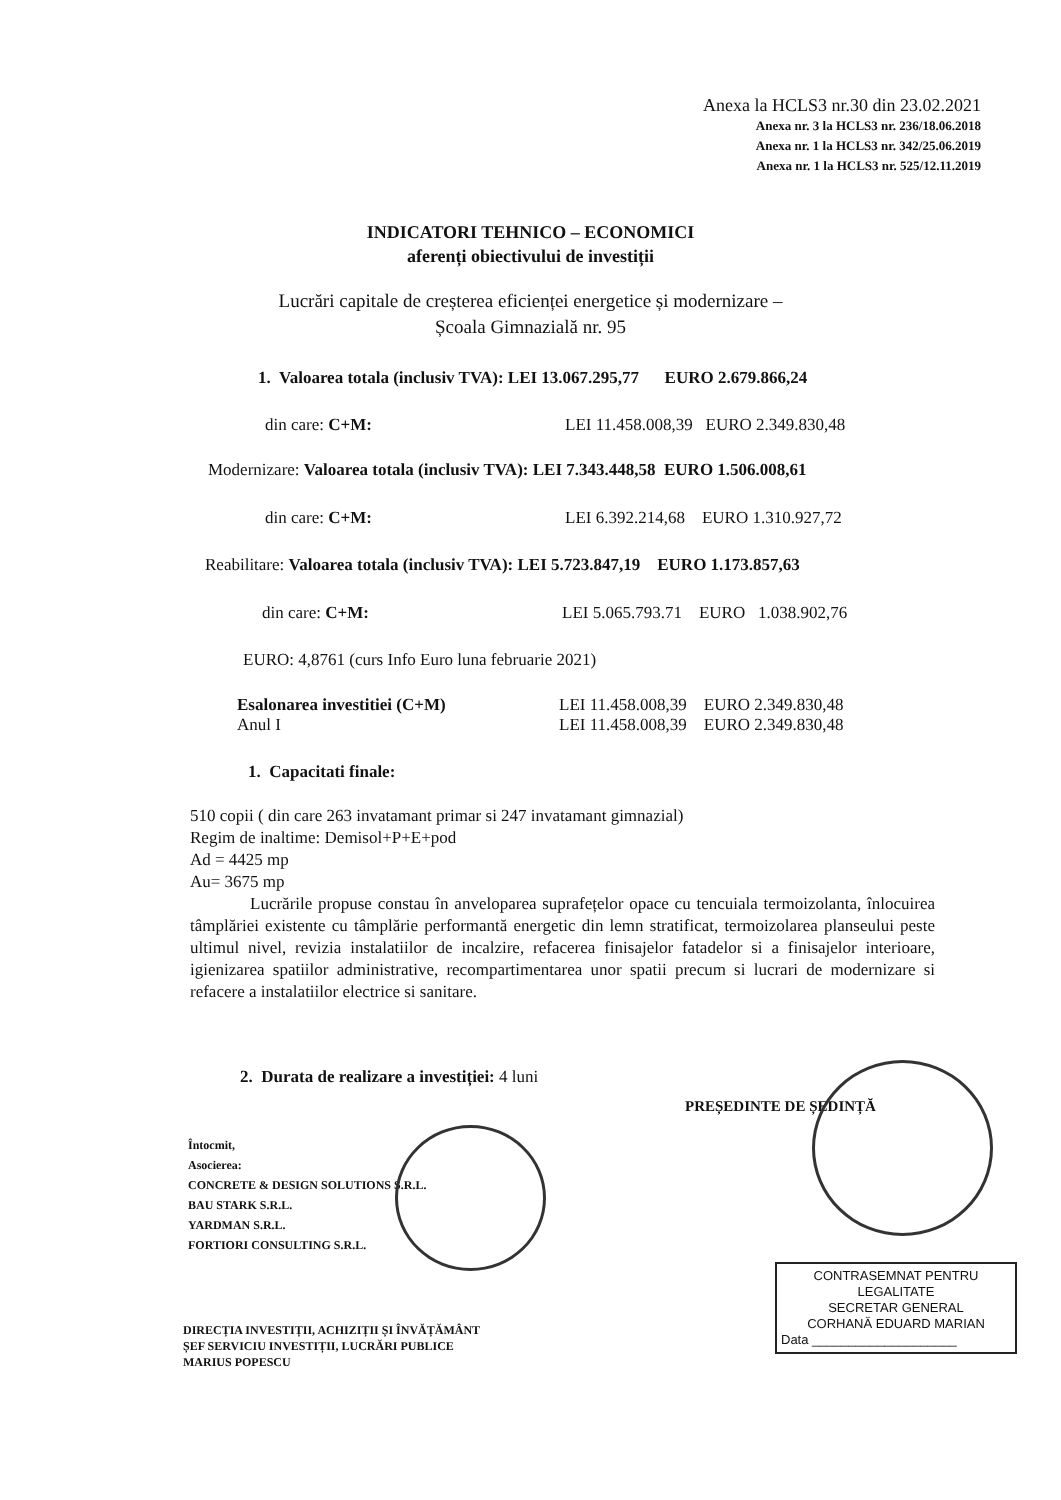Anexa la HCLS3 nr.30 din 23.02.2021
Anexa nr. 3 la HCLS3 nr. 236/18.06.2018
Anexa nr. 1 la HCLS3 nr. 342/25.06.2019
Anexa nr. 1 la HCLS3 nr. 525/12.11.2019
INDICATORI TEHNICO – ECONOMICI
aferenți obiectivului de investiții
Lucrări capitale de creșterea eficienței energetice și modernizare –
Școala Gimnazială nr. 95
1. Valoarea totala (inclusiv TVA): LEI 13.067.295,77 EURO 2.679.866,24
din care: C+M: LEI 11.458.008,39 EURO 2.349.830,48
Modernizare: Valoarea totala (inclusiv TVA): LEI 7.343.448,58 EURO 1.506.008,61
din care: C+M: LEI 6.392.214,68 EURO 1.310.927,72
Reabilitare: Valoarea totala (inclusiv TVA): LEI 5.723.847,19 EURO 1.173.857,63
din care: C+M: LEI 5.065.793.71 EURO 1.038.902,76
EURO: 4,8761 (curs Info Euro luna februarie 2021)
Esalonarea investitiei (C+M)
Anul I LEI 11.458.008,39 EURO 2.349.830,48
LEI 11.458.008,39 EURO 2.349.830,48
1. Capacitati finale:
510 copii ( din care 263 invatamant primar si 247 invatamant gimnazial)
Regim de inaltime: Demisol+P+E+pod
Ad = 4425 mp
Au= 3675 mp
Lucrările propuse constau în anveloparea suprafețelor opace cu tencuiala termoizolanta, înlocuirea tâmplăriei existente cu tâmplărie performantă energetic din lemn stratificat, termoizolarea planseului peste ultimul nivel, revizia instalatiilor de incalzire, refacerea finisajelor fatadelor si a finisajelor interioare, igienizarea spatiilor administrative, recompartimentarea unor spatii precum si lucrari de modernizare si refacere a instalatiilor electrice si sanitare.
2. Durata de realizare a investiției: 4 luni
PREȘEDINTE DE ȘEDINȚĂ
Întocmit,
Asocierea:
CONCRETE & DESIGN SOLUTIONS S.R.L.
BAU STARK S.R.L.
YARDMAN S.R.L.
FORTIORI CONSULTING S.R.L.
CONTRASEMNAT PENTRU
LEGALITATE
SECRETAR GENERAL
CORHANĂ EDUARD MARIAN
Data ____________________
DIRECȚIA INVESTIȚII, ACHIZIȚII ȘI ÎNVĂȚĂMÂNT
ȘEF SERVICIU INVESTIȚII, LUCRĂRI PUBLICE
MARIUS POPESCU